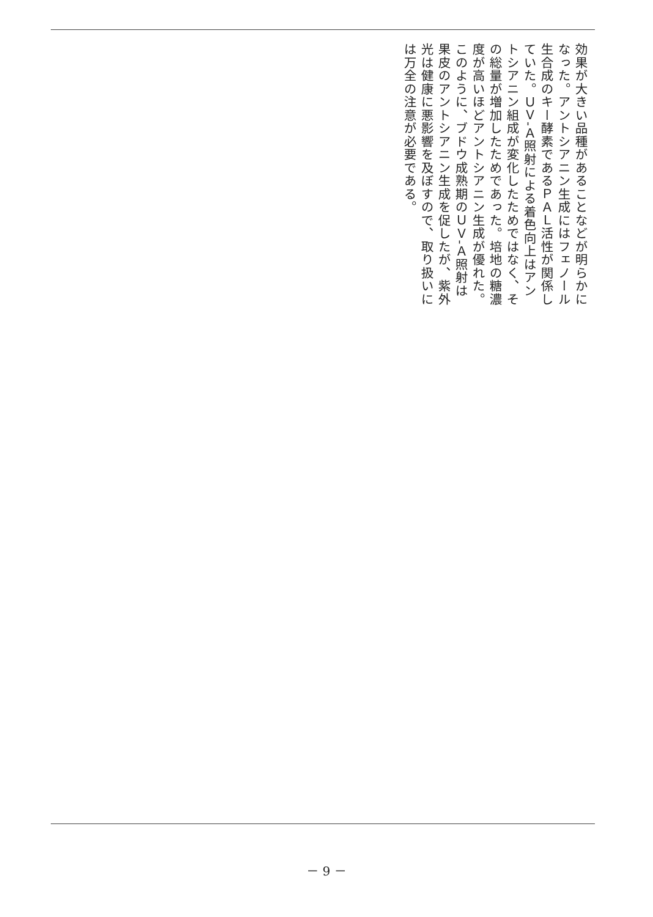効果が大きい品種があることなどが明らかになった。アントシアニン生成にはフェノール生合成のキー酵素であるＰＡＬ活性が関係していた。ＵＶ-Ａ照射による着色向上はアントシアニン組成が変化したためではなく、その総量が増加したためであった。培地の糖濃度が高いほどアントシアニン生成が優れた。このように、ブドウ成熟期のＵＶ-Ａ照射は果皮のアントシアニン生成を促したが、紫外光は健康に悪影響を及ぼすので、取り扱いには万全の注意が必要である。
－ 9 －